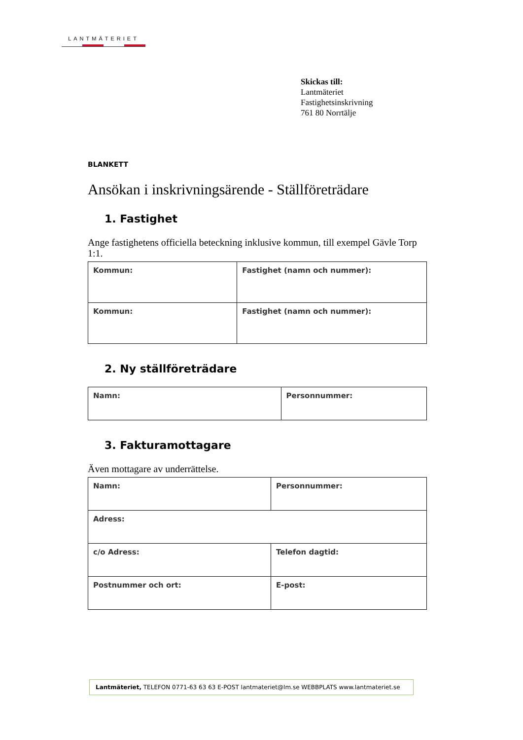LANTMÄTERIET
Skickas till:
Lantmäteriet
Fastighetsinskrivning
761 80 Norrtälje
BLANKETT
Ansökan i inskrivningsärende - Ställföreträdare
1. Fastighet
Ange fastighetens officiella beteckning inklusive kommun, till exempel Gävle Torp 1:1.
| Kommun: | Fastighet (namn och nummer): |
| Kommun: | Fastighet (namn och nummer): |
2. Ny ställföreträdare
| Namn: | Personnummer: |
3. Fakturamottagare
Även mottagare av underrättelse.
| Namn: | Personnummer: |
| Adress: | |
| c/o Adress: | Telefon dagtid: |
| Postnummer och ort: | E-post: |
Lantmäteriet, TELEFON 0771-63 63 63 E-POST lantmateriet@lm.se WEBBPLATS www.lantmateriet.se